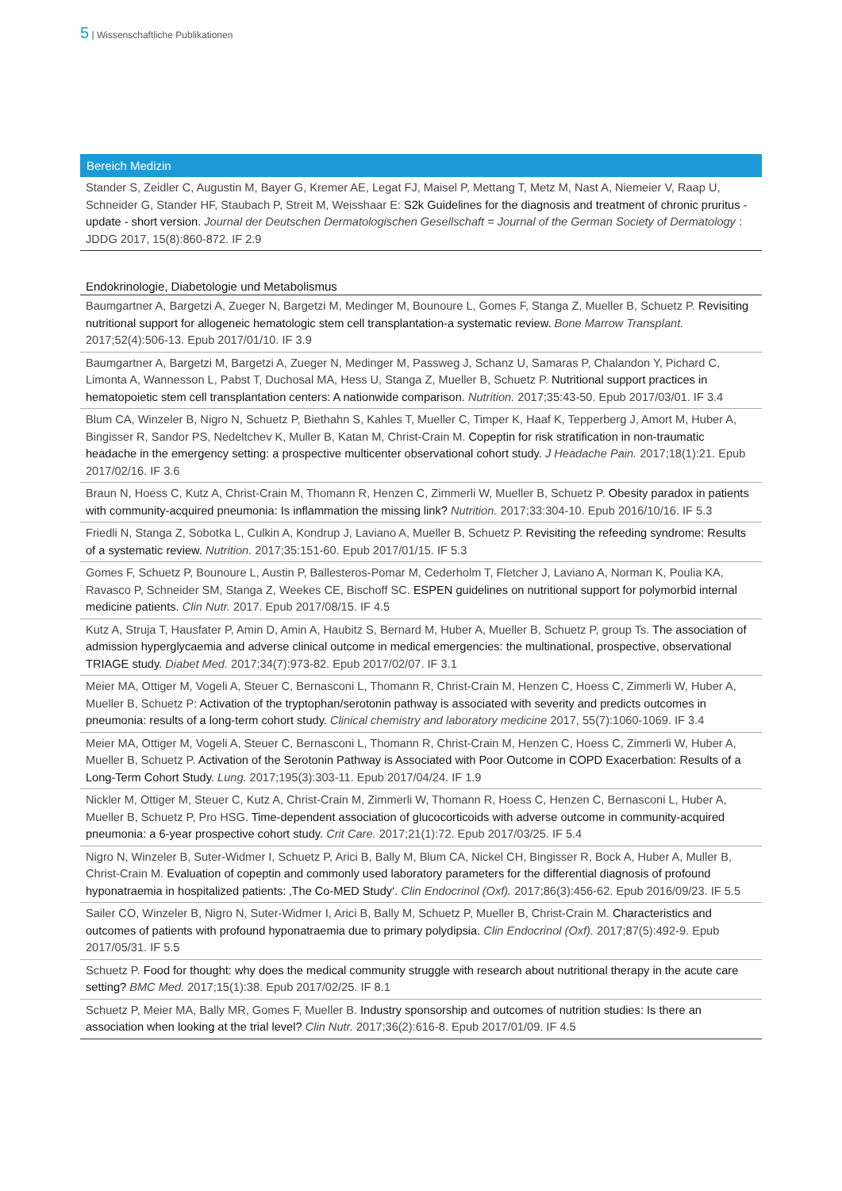5 | Wissenschaftliche Publikationen
Bereich Medizin
Stander S, Zeidler C, Augustin M, Bayer G, Kremer AE, Legat FJ, Maisel P, Mettang T, Metz M, Nast A, Niemeier V, Raap U, Schneider G, Stander HF, Staubach P, Streit M, Weisshaar E: S2k Guidelines for the diagnosis and treatment of chronic pruritus - update - short version. Journal der Deutschen Dermatologischen Gesellschaft = Journal of the German Society of Dermatology : JDDG 2017, 15(8):860-872. IF 2.9
Endokrinologie, Diabetologie und Metabolismus
Baumgartner A, Bargetzi A, Zueger N, Bargetzi M, Medinger M, Bounoure L, Gomes F, Stanga Z, Mueller B, Schuetz P. Revisiting nutritional support for allogeneic hematologic stem cell transplantation-a systematic review. Bone Marrow Transplant. 2017;52(4):506-13. Epub 2017/01/10. IF 3.9
Baumgartner A, Bargetzi M, Bargetzi A, Zueger N, Medinger M, Passweg J, Schanz U, Samaras P, Chalandon Y, Pichard C, Limonta A, Wannesson L, Pabst T, Duchosal MA, Hess U, Stanga Z, Mueller B, Schuetz P. Nutritional support practices in hematopoietic stem cell transplantation centers: A nationwide comparison. Nutrition. 2017;35:43-50. Epub 2017/03/01. IF 3.4
Blum CA, Winzeler B, Nigro N, Schuetz P, Biethahn S, Kahles T, Mueller C, Timper K, Haaf K, Tepperberg J, Amort M, Huber A, Bingisser R, Sandor PS, Nedeltchev K, Muller B, Katan M, Christ-Crain M. Copeptin for risk stratification in non-traumatic headache in the emergency setting: a prospective multicenter observational cohort study. J Headache Pain. 2017;18(1):21. Epub 2017/02/16. IF 3.6
Braun N, Hoess C, Kutz A, Christ-Crain M, Thomann R, Henzen C, Zimmerli W, Mueller B, Schuetz P. Obesity paradox in patients with community-acquired pneumonia: Is inflammation the missing link? Nutrition. 2017;33:304-10. Epub 2016/10/16. IF 5.3
Friedli N, Stanga Z, Sobotka L, Culkin A, Kondrup J, Laviano A, Mueller B, Schuetz P. Revisiting the refeeding syndrome: Results of a systematic review. Nutrition. 2017;35:151-60. Epub 2017/01/15. IF 5.3
Gomes F, Schuetz P, Bounoure L, Austin P, Ballesteros-Pomar M, Cederholm T, Fletcher J, Laviano A, Norman K, Poulia KA, Ravasco P, Schneider SM, Stanga Z, Weekes CE, Bischoff SC. ESPEN guidelines on nutritional support for polymorbid internal medicine patients. Clin Nutr. 2017. Epub 2017/08/15. IF 4.5
Kutz A, Struja T, Hausfater P, Amin D, Amin A, Haubitz S, Bernard M, Huber A, Mueller B, Schuetz P, group Ts. The association of admission hyperglycaemia and adverse clinical outcome in medical emergencies: the multinational, prospective, observational TRIAGE study. Diabet Med. 2017;34(7):973-82. Epub 2017/02/07. IF 3.1
Meier MA, Ottiger M, Vogeli A, Steuer C, Bernasconi L, Thomann R, Christ-Crain M, Henzen C, Hoess C, Zimmerli W, Huber A, Mueller B, Schuetz P: Activation of the tryptophan/serotonin pathway is associated with severity and predicts outcomes in pneumonia: results of a long-term cohort study. Clinical chemistry and laboratory medicine 2017, 55(7):1060-1069. IF 3.4
Meier MA, Ottiger M, Vogeli A, Steuer C, Bernasconi L, Thomann R, Christ-Crain M, Henzen C, Hoess C, Zimmerli W, Huber A, Mueller B, Schuetz P. Activation of the Serotonin Pathway is Associated with Poor Outcome in COPD Exacerbation: Results of a Long-Term Cohort Study. Lung. 2017;195(3):303-11. Epub 2017/04/24. IF 1.9
Nickler M, Ottiger M, Steuer C, Kutz A, Christ-Crain M, Zimmerli W, Thomann R, Hoess C, Henzen C, Bernasconi L, Huber A, Mueller B, Schuetz P, Pro HSG. Time-dependent association of glucocorticoids with adverse outcome in community-acquired pneumonia: a 6-year prospective cohort study. Crit Care. 2017;21(1):72. Epub 2017/03/25. IF 5.4
Nigro N, Winzeler B, Suter-Widmer I, Schuetz P, Arici B, Bally M, Blum CA, Nickel CH, Bingisser R, Bock A, Huber A, Muller B, Christ-Crain M. Evaluation of copeptin and commonly used laboratory parameters for the differential diagnosis of profound hyponatraemia in hospitalized patients: ‚The Co-MED Study‘. Clin Endocrinol (Oxf). 2017;86(3):456-62. Epub 2016/09/23. IF 5.5
Sailer CO, Winzeler B, Nigro N, Suter-Widmer I, Arici B, Bally M, Schuetz P, Mueller B, Christ-Crain M. Characteristics and outcomes of patients with profound hyponatraemia due to primary polydipsia. Clin Endocrinol (Oxf). 2017;87(5):492-9. Epub 2017/05/31. IF 5.5
Schuetz P. Food for thought: why does the medical community struggle with research about nutritional therapy in the acute care setting? BMC Med. 2017;15(1):38. Epub 2017/02/25. IF 8.1
Schuetz P, Meier MA, Bally MR, Gomes F, Mueller B. Industry sponsorship and outcomes of nutrition studies: Is there an association when looking at the trial level? Clin Nutr. 2017;36(2):616-8. Epub 2017/01/09. IF 4.5